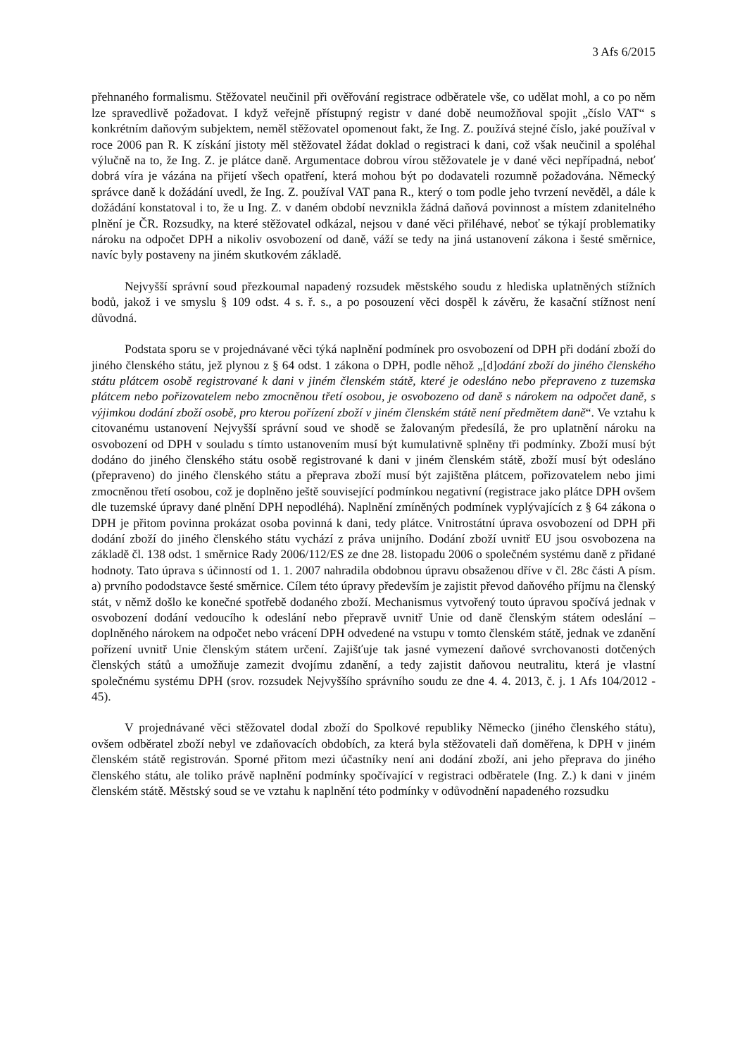3 Afs 6/2015
přehnaného formalismu. Stěžovatel neučinil při ověřování registrace odběratele vše, co udělat mohl, a co po něm lze spravedlivě požadovat. I když veřejně přístupný registr v dané době neumožňoval spojit „číslo VAT“ s konkrétním daňovým subjektem, neměl stěžovatel opomenout fakt, že Ing. Z. používá stejné číslo, jaké používal v roce 2006 pan R. K získání jistoty měl stěžovatel žádat doklad o registraci k dani, což však neučinil a spoléhal výlučně na to, že Ing. Z. je plátce daně. Argumentace dobrou vírou stěžovatele je v dané věci nepřípadná, neboť dobrá víra je vázána na přijetí všech opatření, která mohou být po dodavateli rozumně požadována. Německý správce daně k dožádání uvedl, že Ing. Z. používal VAT pana R., který o tom podle jeho tvrzení nevěděl, a dále k dožádání konstatoval i to, že u Ing. Z. v daném období nevznikla žádná daňová povinnost a místem zdanitelného plnění je ČR. Rozsudky, na které stěžovatel odkázal, nejsou v dané věci přiléhavé, neboť se týkají problematiky nároku na odpočet DPH a nikoliv osvobození od daně, váží se tedy na jiná ustanovení zákona i šesté směrnice, navíc byly postaveny na jiném skutkovém základě.
Nejvyšší správní soud přezkoumal napadený rozsudek městského soudu z hlediska uplatněných stížních bodů, jakož i ve smyslu § 109 odst. 4 s. ř. s., a po posouzení věci dospěl k závěru, že kasační stížnost není důvodná.
Podstata sporu se v projednávané věci týká naplnění podmínek pro osvobození od DPH při dodání zboží do jiného členského státu, jež plynou z § 64 odst. 1 zákona o DPH, podle něhož „[d]odání zboží do jiného členského státu plátcem osobě registrované k dani v jiném členském státě, které je odesláno nebo přepraveno z tuzemska plátcem nebo pořizovatelem nebo zmocněnou třetí osobou, je osvobozeno od daně s nárokem na odpočet daně, s výjimkou dodání zboží osobě, pro kterou pořízení zboží v jiném členském státě není předmětem daně“. Ve vztahu k citovanému ustanovení Nejvyšší správní soud ve shodě se žalovaným předesílá, že pro uplatnění nároku na osvobození od DPH v souladu s tímto ustanovením musí být kumulativně splněny tři podmínky. Zboží musí být dodáno do jiného členského státu osobě registrované k dani v jiném členském státě, zboží musí být odesláno (přepraveno) do jiného členského státu a přeprava zboží musí být zajištěna plátcem, pořizovatelem nebo jimi zmocněnou třetí osobou, což je doplněno ještě související podmínkou negativní (registrace jako plátce DPH ovšem dle tuzemské úpravy dané plnění DPH nepodléhá). Naplnění zmíněných podmínek vyplývajících z § 64 zákona o DPH je přitom povinna prokázat osoba povinná k dani, tedy plátce. Vnitrostátní úprava osvobození od DPH při dodání zboží do jiného členského státu vychází z práva unijního. Dodání zboží uvnitř EU jsou osvobozena na základě čl. 138 odst. 1 směrnice Rady 2006/112/ES ze dne 28. listopadu 2006 o společném systému daně z přidané hodnoty. Tato úprava s účinností od 1. 1. 2007 nahradila obdobnou úpravu obsaženou dříve v čl. 28c části A písm. a) prvního pododstavce šesté směrnice. Cílem této úpravy především je zajistit převod daňového příjmu na členský stát, v němž došlo ke konečné spotřebě dodaného zboží. Mechanismus vytvořený touto úpravou spočívá jednak v osvobození dodání vedoucího k odeslání nebo přepravě uvnitř Unie od daně členským státem odeslání – doplněného nárokem na odpočet nebo vrácení DPH odvedené na vstupu v tomto členském státě, jednak ve zdanění pořízení uvnitř Unie členským státem určení. Zajišťuje tak jasné vymezení daňové svrchovanosti dotčených členských států a umožňuje zamezit dvojímu zdanění, a tedy zajistit daňovou neutralitu, která je vlastní společnému systému DPH (srov. rozsudek Nejvyššího správního soudu ze dne 4. 4. 2013, č. j. 1 Afs 104/2012 - 45).
V projednávané věci stěžovatel dodal zboží do Spolkové republiky Německo (jiného členského státu), ovšem odběratel zboží nebyl ve zdaňovacích obdobích, za která byla stěžovateli daň doměřena, k DPH v jiném členském státě registrován. Sporné přitom mezi účastníky není ani dodání zboží, ani jeho přeprava do jiného členského státu, ale toliko právě naplnění podmínky spočívající v registraci odběratele (Ing. Z.) k dani v jiném členském státě. Městský soud se ve vztahu k naplnění této podmínky v odůvodnění napadeného rozsudku